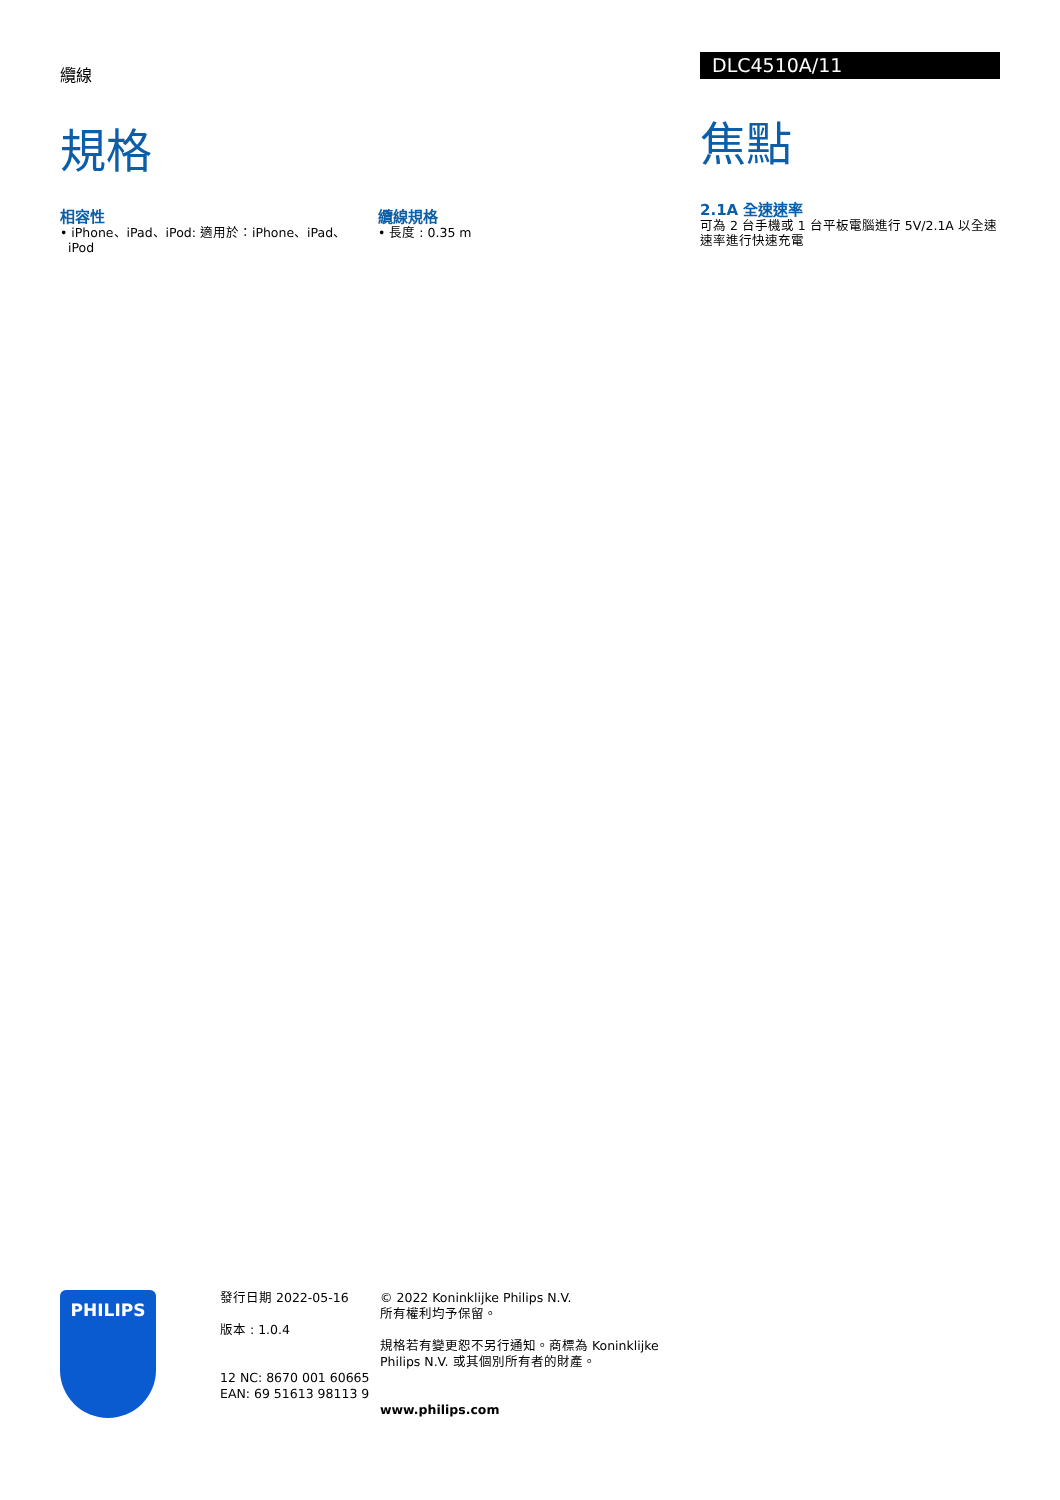纜線
規格
相容性
• iPhone、iPad、iPod: 適用於：iPhone、iPad、
iPod
纜線規格
• 長度 : 0.35 m
DLC4510A/11
焦點
2.1A 全速速率
可為 2 台手機或 1 台平板電腦進行 5V/2.1A 以全速速率進行快速充電
PHILIPS
發行日期 2022-05-16
版本 : 1.0.4
12 NC: 8670 001 60665
EAN: 69 51613 98113 9
© 2022 Koninklijke Philips N.V.
所有權利均予保留。
規格若有變更恕不另行通知。商標為 Koninklijke Philips N.V. 或其個別所有者的財產。
www.philips.com